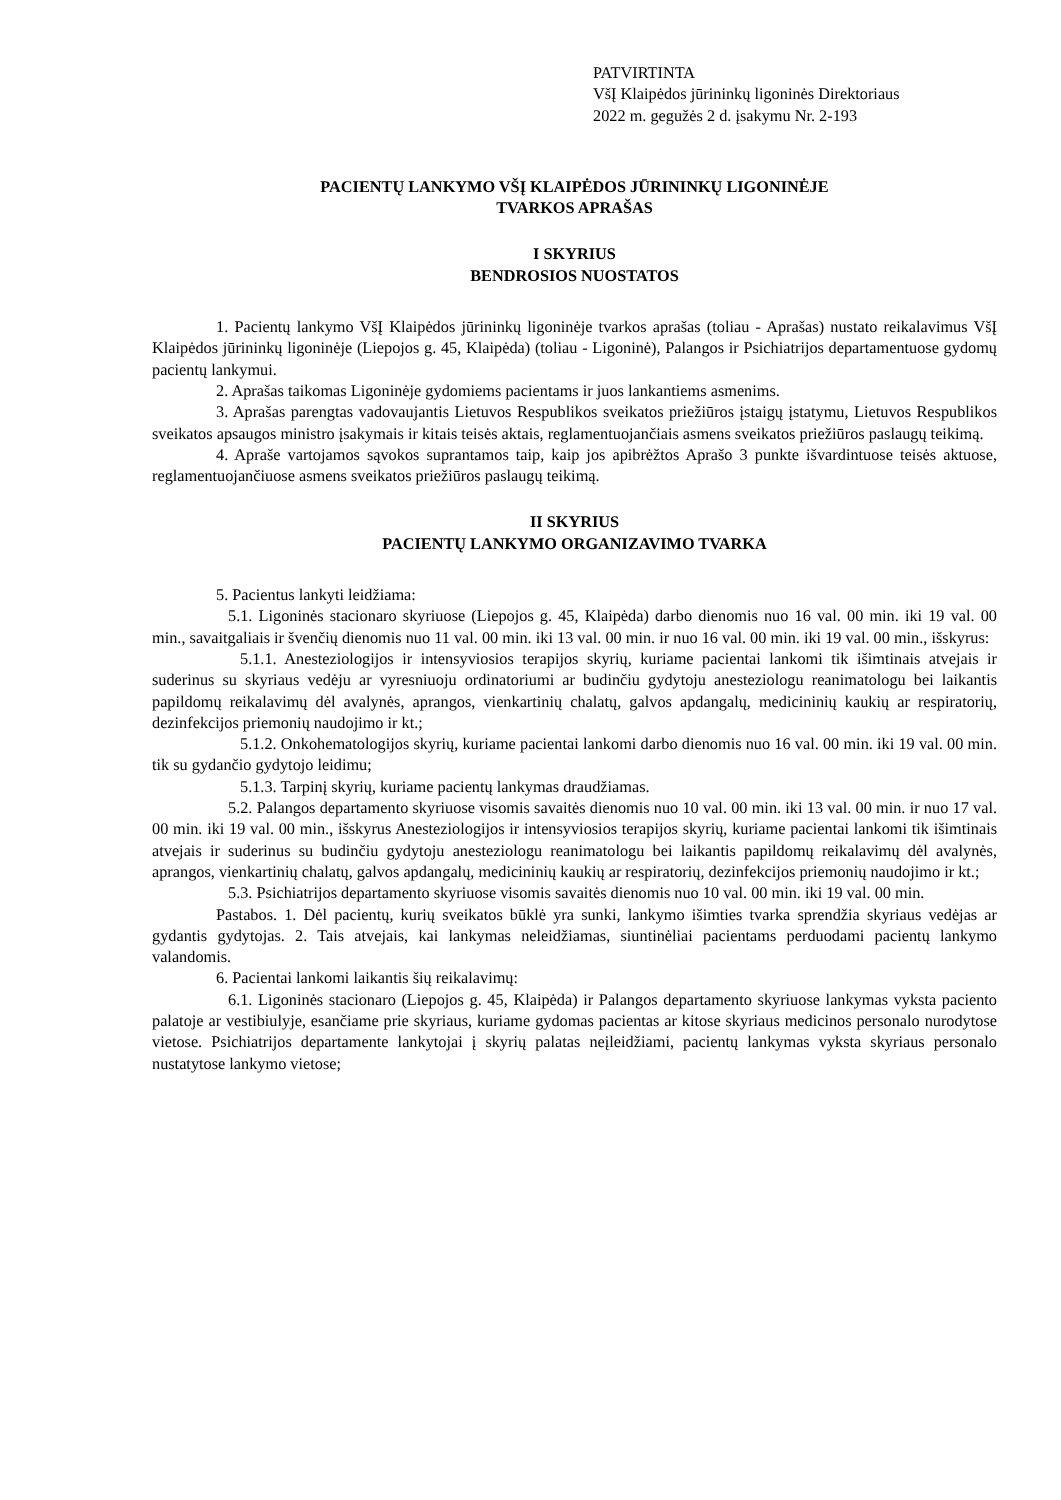PATVIRTINTA
VšĮ Klaipėdos jūrininkų ligoninės Direktoriaus
2022 m. gegužės 2 d. įsakymu Nr. 2-193
PACIENTŲ LANKYMO VŠĮ KLAIPĖDOS JŪRININKŲ LIGONINĖJE
TVARKOS APRAŠAS
I SKYRIUS
BENDROSIOS NUOSTATOS
1. Pacientų lankymo VšĮ Klaipėdos jūrininkų ligoninėje tvarkos aprašas (toliau - Aprašas) nustato reikalavimus VšĮ Klaipėdos jūrininkų ligoninėje (Liepojos g. 45, Klaipėda) (toliau - Ligoninė), Palangos ir Psichiatrijos departamentuose gydomų pacientų lankymui.
2. Aprašas taikomas Ligoninėje gydomiems pacientams ir juos lankantiems asmenims.
3. Aprašas parengtas vadovaujantis Lietuvos Respublikos sveikatos priežiūros įstaigų įstatymu, Lietuvos Respublikos sveikatos apsaugos ministro įsakymais ir kitais teisės aktais, reglamentuojančiais asmens sveikatos priežiūros paslaugų teikimą.
4. Apraše vartojamos sąvokos suprantamos taip, kaip jos apibrėžtos Aprašo 3 punkte išvardintuose teisės aktuose, reglamentuojančiuose asmens sveikatos priežiūros paslaugų teikimą.
II SKYRIUS
PACIENTŲ LANKYMO ORGANIZAVIMO TVARKA
5. Pacientus lankyti leidžiama:
5.1. Ligoninės stacionaro skyriuose (Liepojos g. 45, Klaipėda) darbo dienomis nuo 16 val. 00 min. iki 19 val. 00 min., savaitgaliais ir švenčių dienomis nuo 11 val. 00 min. iki 13 val. 00 min. ir nuo 16 val. 00 min. iki 19 val. 00 min., išskyrus:
5.1.1. Anesteziologijos ir intensyviosios terapijos skyrių, kuriame pacientai lankomi tik išimtinais atvejais ir suderinus su skyriaus vedėju ar vyresniuoju ordinatoriumi ar budinčiu gydytoju anesteziologu reanimatologu bei laikantis papildomų reikalavimų dėl avalynės, aprangos, vienkartinių chalatų, galvos apdangalų, medicininių kaukių ar respiratorių, dezinfekcijos priemonių naudojimo ir kt.;
5.1.2. Onkohematologijos skyrių, kuriame pacientai lankomi darbo dienomis nuo 16 val. 00 min. iki 19 val. 00 min. tik su gydančio gydytojo leidimu;
5.1.3. Tarpinį skyrių, kuriame pacientų lankymas draudžiamas.
5.2. Palangos departamento skyriuose visomis savaitės dienomis nuo 10 val. 00 min. iki 13 val. 00 min. ir nuo 17 val. 00 min. iki 19 val. 00 min., išskyrus Anesteziologijos ir intensyviosios terapijos skyrių, kuriame pacientai lankomi tik išimtinais atvejais ir suderinus su budinčiu gydytoju anesteziologu reanimatologu bei laikantis papildomų reikalavimų dėl avalynės, aprangos, vienkartinių chalatų, galvos apdangalų, medicininių kaukių ar respiratorių, dezinfekcijos priemonių naudojimo ir kt.;
5.3. Psichiatrijos departamento skyriuose visomis savaitės dienomis nuo 10 val. 00 min. iki 19 val. 00 min.
Pastabos. 1. Dėl pacientų, kurių sveikatos būklė yra sunki, lankymo išimties tvarka sprendžia skyriaus vedėjas ar gydantis gydytojas. 2. Tais atvejais, kai lankymas neleidžiamas, siuntinėliai pacientams perduodami pacientų lankymo valandomis.
6. Pacientai lankomi laikantis šių reikalavimų:
6.1. Ligoninės stacionaro (Liepojos g. 45, Klaipėda) ir Palangos departamento skyriuose lankymas vyksta paciento palatoje ar vestibiulyje, esančiame prie skyriaus, kuriame gydomas pacientas ar kitose skyriaus medicinos personalo nurodytose vietose. Psichiatrijos departamente lankytojai į skyrių palatas neįleidžiami, pacientų lankymas vyksta skyriaus personalo nustatytose lankymo vietose;